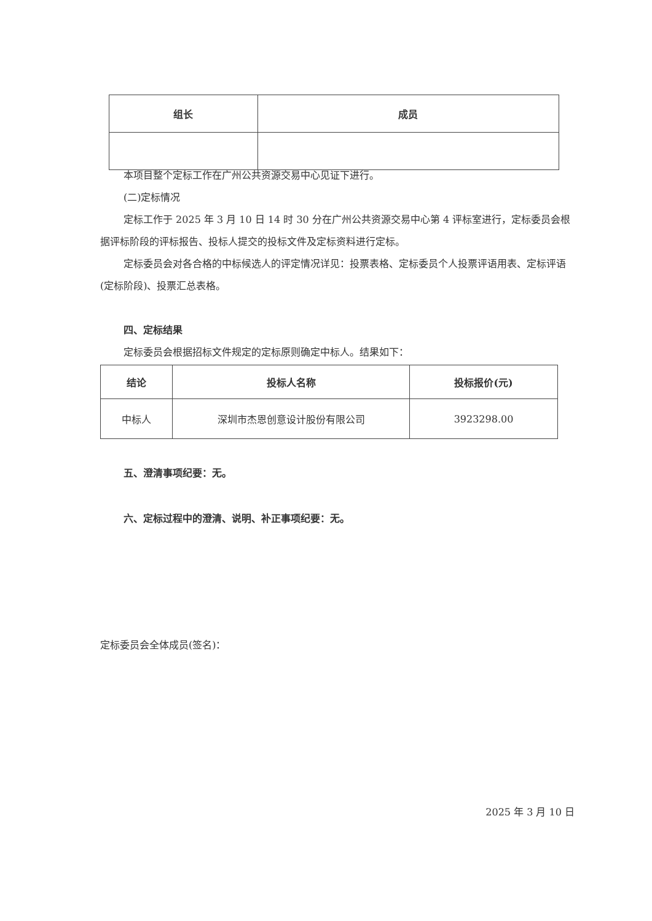| 组长 | 成员 |
| --- | --- |
本项目整个定标工作在广州公共资源交易中心见证下进行。
(二)定标情况
定标工作于 2025 年 3 月 10 日 14 时 30 分在广州公共资源交易中心第 4 评标室进行，定标委员会根据评标阶段的评标报告、投标人提交的投标文件及定标资料进行定标。
定标委员会对各合格的中标候选人的评定情况详见：投票表格、定标委员个人投票评语用表、定标评语(定标阶段)、投票汇总表格。
四、定标结果
定标委员会根据招标文件规定的定标原则确定中标人。结果如下：
| 结论 | 投标人名称 | 投标报价(元) |
| --- | --- | --- |
| 中标人 | 深圳市杰恩创意设计股份有限公司 | 3923298.00 |
五、澄清事项纪要：无。
六、定标过程中的澄清、说明、补正事项纪要：无。
定标委员会全体成员(签名)：
2025 年 3 月 10 日